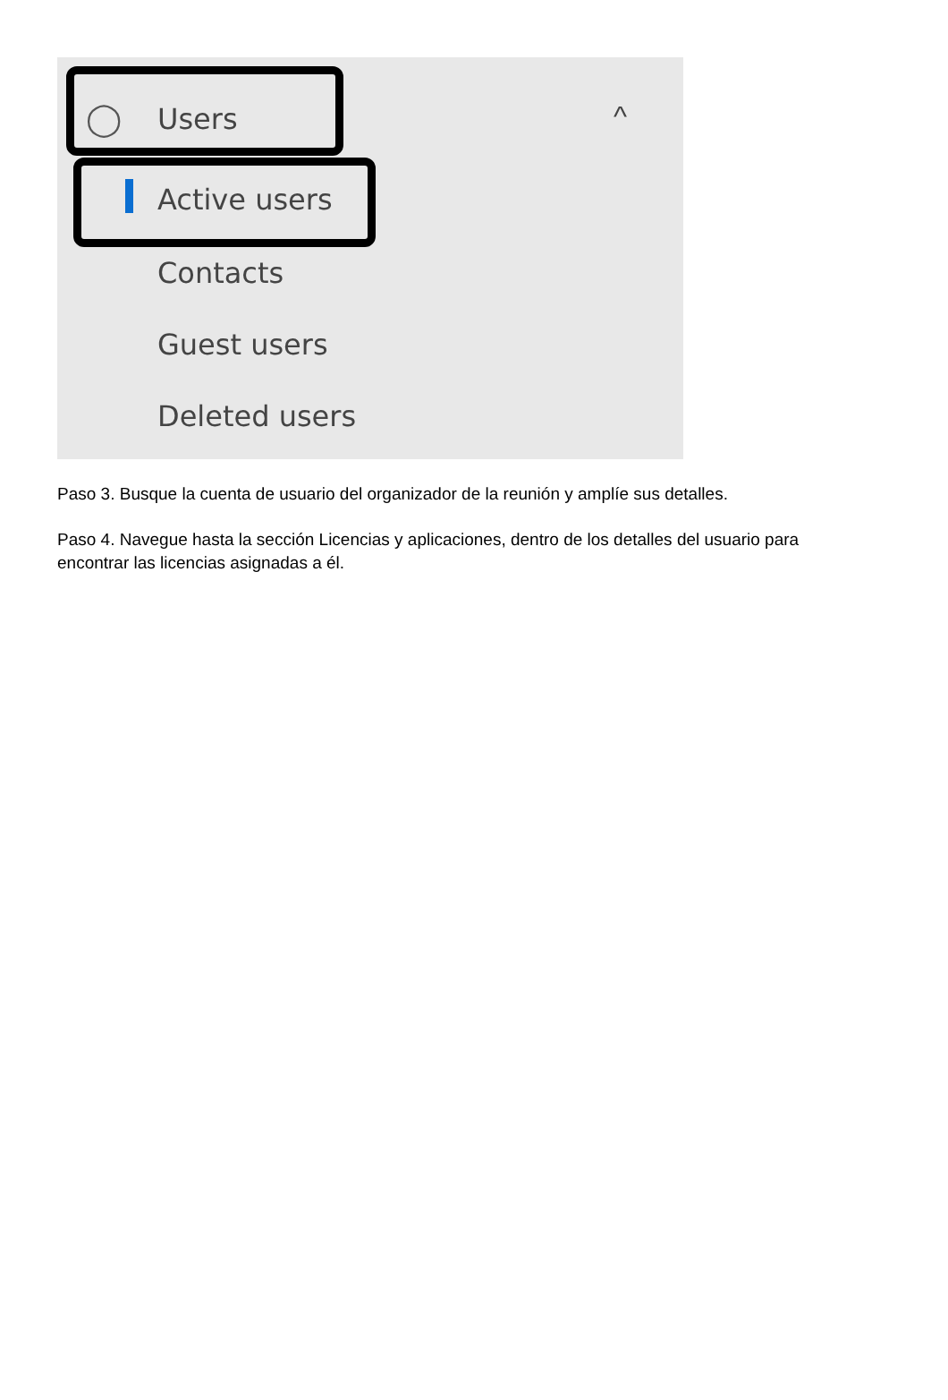◯ Users ^
Active users
Contacts
Guest users
Deleted users
Paso 3. Busque la cuenta de usuario del organizador de la reunión y amplíe sus detalles.
Paso 4. Navegue hasta la sección Licencias y aplicaciones, dentro de los detalles del usuario para encontrar las licencias asignadas a él.